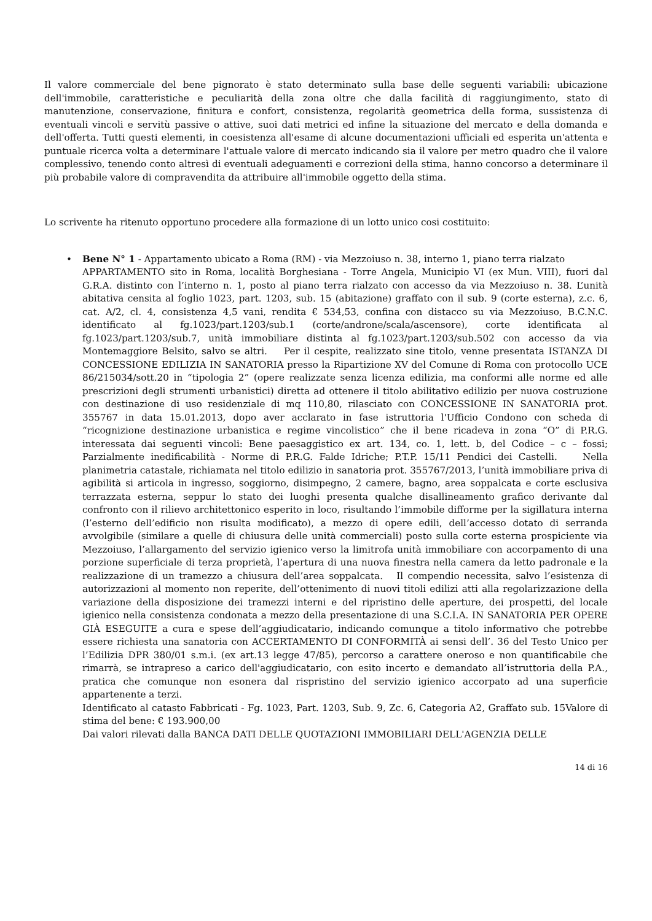Il valore commerciale del bene pignorato è stato determinato sulla base delle seguenti variabili: ubicazione dell'immobile, caratteristiche e peculiarità della zona oltre che dalla facilità di raggiungimento, stato di manutenzione, conservazione, finitura e confort, consistenza, regolarità geometrica della forma, sussistenza di eventuali vincoli e servitù passive o attive, suoi dati metrici ed infine la situazione del mercato e della domanda e dell'offerta. Tutti questi elementi, in coesistenza all'esame di alcune documentazioni ufficiali ed esperita un'attenta e puntuale ricerca volta a determinare l'attuale valore di mercato indicando sia il valore per metro quadro che il valore complessivo, tenendo conto altresì di eventuali adeguamenti e correzioni della stima, hanno concorso a determinare il più probabile valore di compravendita da attribuire all'immobile oggetto della stima.
Lo scrivente ha ritenuto opportuno procedere alla formazione di un lotto unico cosi costituito:
•
Bene N° 1 - Appartamento ubicato a Roma (RM) - via Mezzoiuso n. 38, interno 1, piano terra rialzato
APPARTAMENTO sito in Roma, località Borghesiana - Torre Angela, Municipio VI (ex Mun. VIII), fuori dal G.R.A. distinto con l’interno n. 1, posto al piano terra rialzato con accesso da via Mezzoiuso n. 38. L’unità abitativa censita al foglio 1023, part. 1203, sub. 15 (abitazione) graffato con il sub. 9 (corte esterna), z.c. 6, cat. A/2, cl. 4, consistenza 4,5 vani, rendita € 534,53, confina con distacco su via Mezzoiuso, B.C.N.C. identificato al fg.1023/part.1203/sub.1 (corte/androne/scala/ascensore), corte identificata al fg.1023/part.1203/sub.7, unità immobiliare distinta al fg.1023/part.1203/sub.502 con accesso da via Montemaggiore Belsito, salvo se altri. Per il cespite, realizzato sine titolo, venne presentata ISTANZA DI CONCESSIONE EDILIZIA IN SANATORIA presso la Ripartizione XV del Comune di Roma con protocollo UCE 86/215034/sott.20 in “tipologia 2” (opere realizzate senza licenza edilizia, ma conformi alle norme ed alle prescrizioni degli strumenti urbanistici) diretta ad ottenere il titolo abilitativo edilizio per nuova costruzione con destinazione di uso residenziale di mq 110,80, rilasciato con CONCESSIONE IN SANATORIA prot. 355767 in data 15.01.2013, dopo aver acclarato in fase istruttoria l'Ufficio Condono con scheda di “ricognizione destinazione urbanistica e regime vincolistico” che il bene ricadeva in zona “O” di P.R.G. interessata dai seguenti vincoli: Bene paesaggistico ex art. 134, co. 1, lett. b, del Codice – c – fossi; Parzialmente inedificabilità - Norme di P.R.G. Falde Idriche; P.T.P. 15/11 Pendici dei Castelli. Nella planimetria catastale, richiamata nel titolo edilizio in sanatoria prot. 355767/2013, l’unità immobiliare priva di agibilità si articola in ingresso, soggiorno, disimpegno, 2 camere, bagno, area soppalcata e corte esclusiva terrazzata esterna, seppur lo stato dei luoghi presenta qualche disallineamento grafico derivante dal confronto con il rilievo architettonico esperito in loco, risultando l’immobile difforme per la sigillatura interna (l’esterno dell’edificio non risulta modificato), a mezzo di opere edili, dell’accesso dotato di serranda avvolgibile (similare a quelle di chiusura delle unità commerciali) posto sulla corte esterna prospiciente via Mezzoiuso, l’allargamento del servizio igienico verso la limitrofa unità immobiliare con accorpamento di una porzione superficiale di terza proprietà, l’apertura di una nuova finestra nella camera da letto padronale e la realizzazione di un tramezzo a chiusura dell’area soppalcata. Il compendio necessita, salvo l’esistenza di autorizzazioni al momento non reperite, dell’ottenimento di nuovi titoli edilizi atti alla regolarizzazione della variazione della disposizione dei tramezzi interni e del ripristino delle aperture, dei prospetti, del locale igienico nella consistenza condonata a mezzo della presentazione di una S.C.I.A. IN SANATORIA PER OPERE GIÀ ESEGUITE a cura e spese dell’aggiudicatario, indicando comunque a titolo informativo che potrebbe essere richiesta una sanatoria con ACCERTAMENTO DI CONFORMITÀ ai sensi dell’. 36 del Testo Unico per l’Edilizia DPR 380/01 s.m.i. (ex art.13 legge 47/85), percorso a carattere oneroso e non quantificabile che rimarrà, se intrapreso a carico dell'aggiudicatario, con esito incerto e demandato all’istruttoria della P.A., pratica che comunque non esonera dal rispristino del servizio igienico accorpato ad una superficie appartenente a terzi.
Identificato al catasto Fabbricati - Fg. 1023, Part. 1203, Sub. 9, Zc. 6, Categoria A2, Graffato sub. 15Valore di stima del bene: € 193.900,00
Dai valori rilevati dalla BANCA DATI DELLE QUOTAZIONI IMMOBILIARI DELL'AGENZIA DELLE
14 di 16